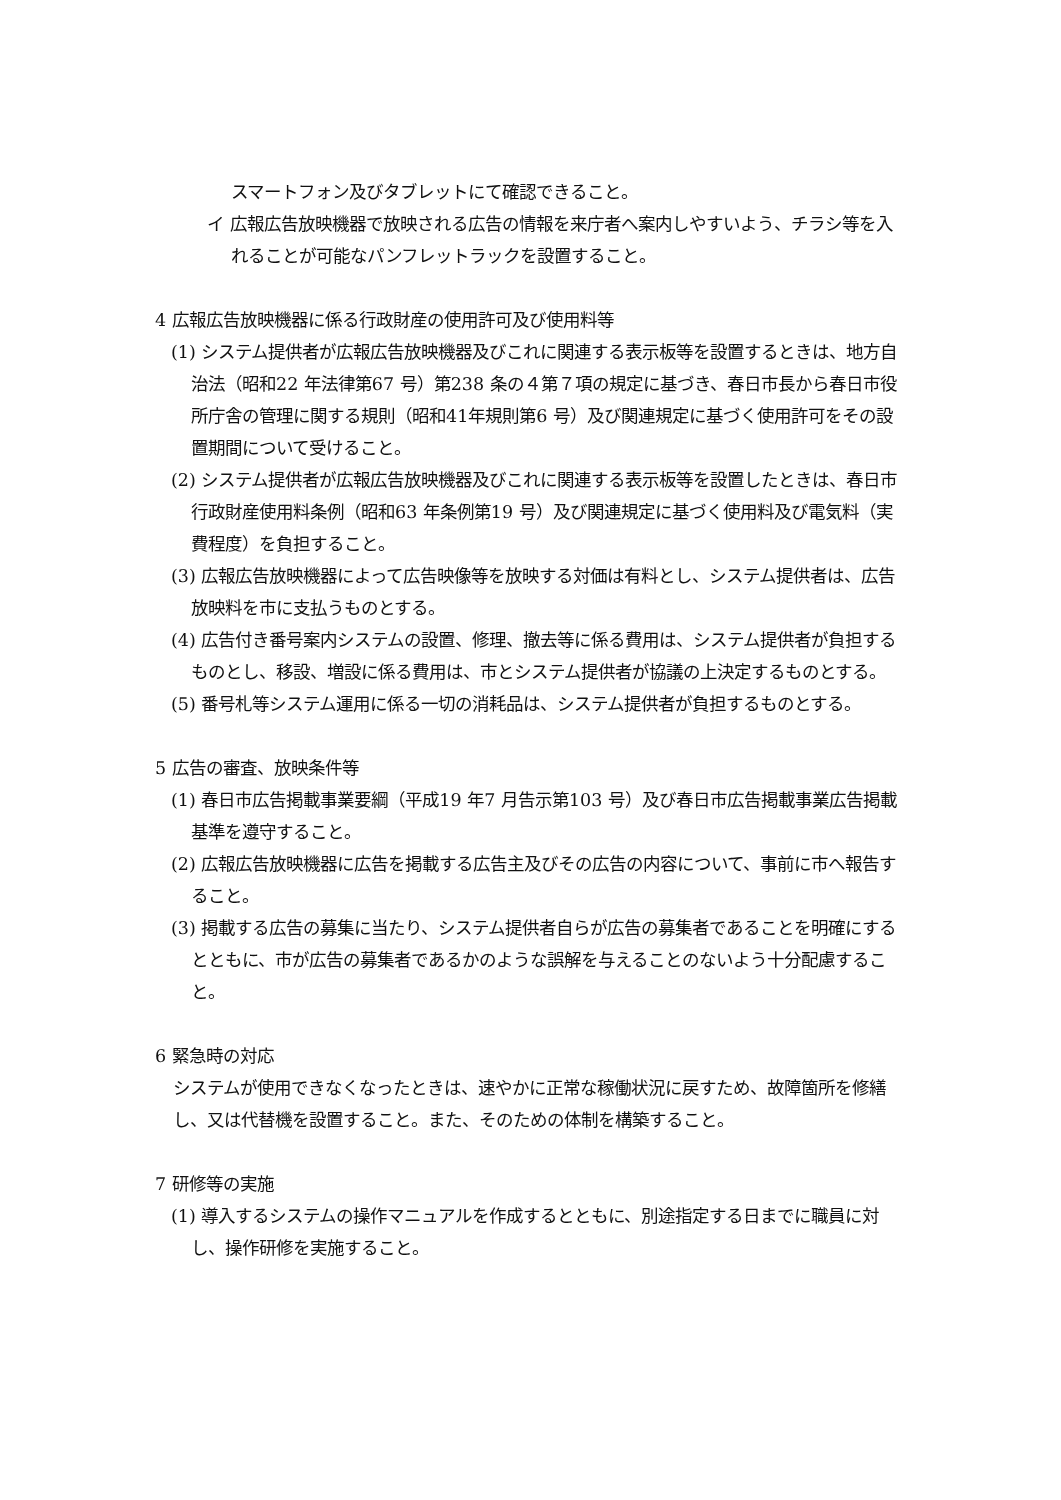スマートフォン及びタブレットにて確認できること。
イ 広報広告放映機器で放映される広告の情報を来庁者へ案内しやすいよう、チラシ等を入れることが可能なパンフレットラックを設置すること。
4 広報広告放映機器に係る行政財産の使用許可及び使用料等
(1) システム提供者が広報広告放映機器及びこれに関連する表示板等を設置するときは、地方自治法（昭和22 年法律第67 号）第238 条の４第７項の規定に基づき、春日市長から春日市役所庁舎の管理に関する規則（昭和41年規則第6 号）及び関連規定に基づく使用許可をその設置期間について受けること。
(2) システム提供者が広報広告放映機器及びこれに関連する表示板等を設置したときは、春日市行政財産使用料条例（昭和63 年条例第19 号）及び関連規定に基づく使用料及び電気料（実費程度）を負担すること。
(3) 広報広告放映機器によって広告映像等を放映する対価は有料とし、システム提供者は、広告放映料を市に支払うものとする。
(4) 広告付き番号案内システムの設置、修理、撤去等に係る費用は、システム提供者が負担するものとし、移設、増設に係る費用は、市とシステム提供者が協議の上決定するものとする。
(5) 番号札等システム運用に係る一切の消耗品は、システム提供者が負担するものとする。
5 広告の審査、放映条件等
(1) 春日市広告掲載事業要綱（平成19 年7 月告示第103 号）及び春日市広告掲載事業広告掲載基準を遵守すること。
(2) 広報広告放映機器に広告を掲載する広告主及びその広告の内容について、事前に市へ報告すること。
(3) 掲載する広告の募集に当たり、システム提供者自らが広告の募集者であることを明確にするとともに、市が広告の募集者であるかのような誤解を与えることのないよう十分配慮すること。
6 緊急時の対応
システムが使用できなくなったときは、速やかに正常な稼働状況に戻すため、故障箇所を修繕し、又は代替機を設置すること。また、そのための体制を構築すること。
7 研修等の実施
(1) 導入するシステムの操作マニュアルを作成するとともに、別途指定する日までに職員に対し、操作研修を実施すること。